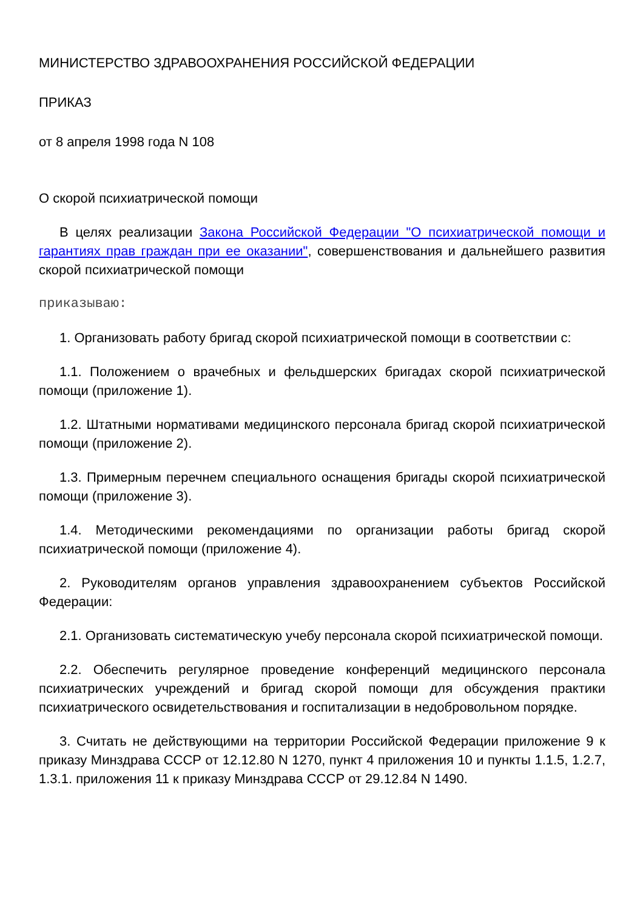МИНИСТЕРСТВО ЗДРАВООХРАНЕНИЯ РОССИЙСКОЙ ФЕДЕРАЦИИ
ПРИКАЗ
от 8 апреля 1998 года N 108
О скорой психиатрической помощи
В целях реализации Закона Российской Федерации "О психиатрической помощи и гарантиях прав граждан при ее оказании", совершенствования и дальнейшего развития скорой психиатрической помощи
приказываю:
1. Организовать работу бригад скорой психиатрической помощи в соответствии с:
1.1. Положением о врачебных и фельдшерских бригадах скорой психиатрической помощи (приложение 1).
1.2. Штатными нормативами медицинского персонала бригад скорой психиатрической помощи (приложение 2).
1.3. Примерным перечнем специального оснащения бригады скорой психиатрической помощи (приложение 3).
1.4. Методическими рекомендациями по организации работы бригад скорой психиатрической помощи (приложение 4).
2. Руководителям органов управления здравоохранением субъектов Российской Федерации:
2.1. Организовать систематическую учебу персонала скорой психиатрической помощи.
2.2. Обеспечить регулярное проведение конференций медицинского персонала психиатрических учреждений и бригад скорой помощи для обсуждения практики психиатрического освидетельствования и госпитализации в недобровольном порядке.
3. Считать не действующими на территории Российской Федерации приложение 9 к приказу Минздрава СССР от 12.12.80 N 1270, пункт 4 приложения 10 и пункты 1.1.5, 1.2.7, 1.3.1. приложения 11 к приказу Минздрава СССР от 29.12.84 N 1490.